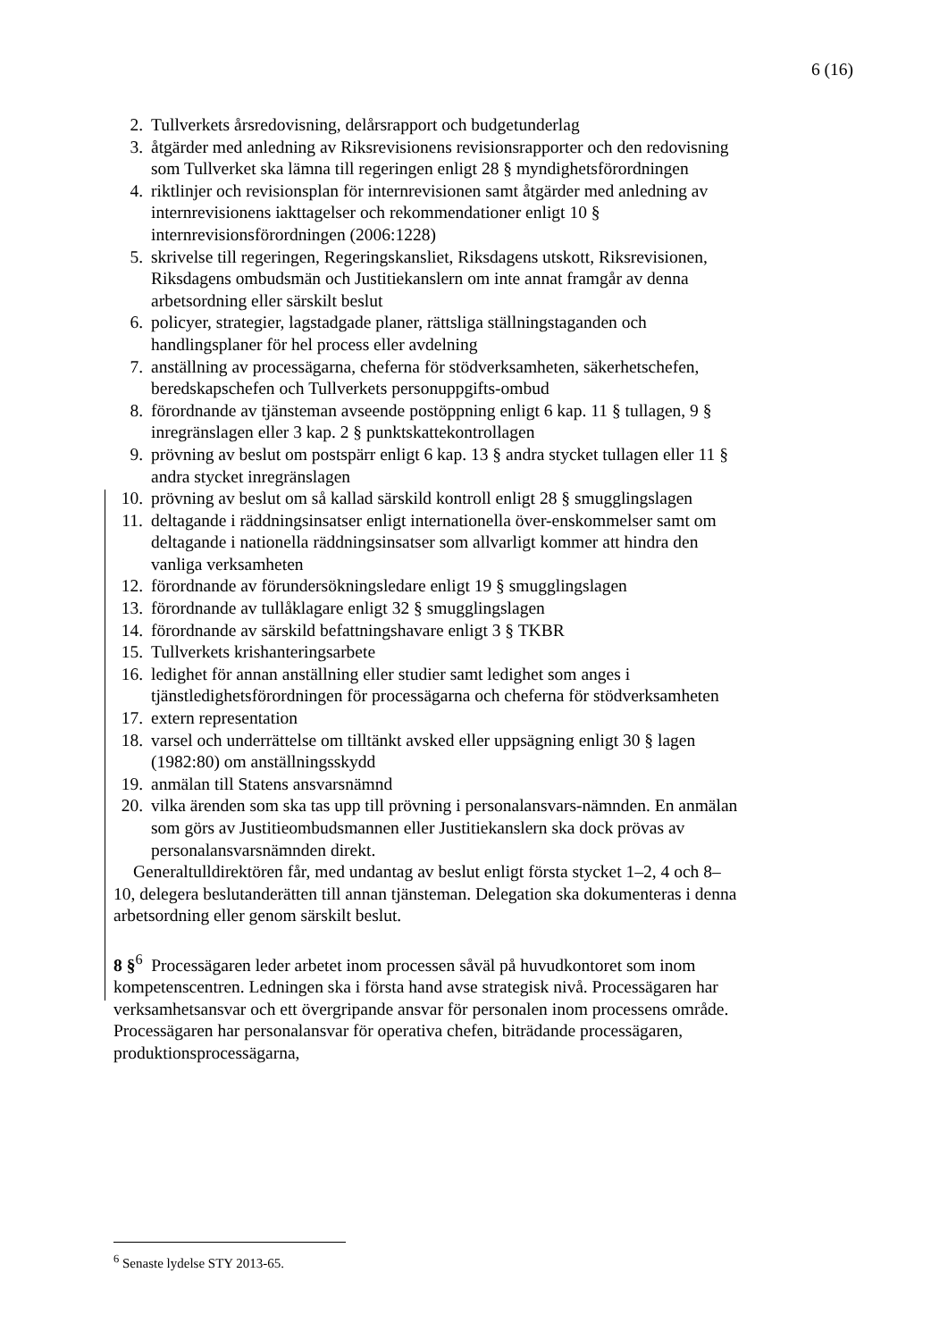6 (16)
2. Tullverkets årsredovisning, delårsrapport och budgetunderlag
3. åtgärder med anledning av Riksrevisionens revisionsrapporter och den redovisning som Tullverket ska lämna till regeringen enligt 28 § myndighetsförordningen
4. riktlinjer och revisionsplan för internrevisionen samt åtgärder med anledning av internrevisionens iakttagelser och rekommendationer enligt 10 § internrevisionsförordningen (2006:1228)
5. skrivelse till regeringen, Regeringskansliet, Riksdagens utskott, Riksrevisionen, Riksdagens ombudsmän och Justitiekanslern om inte annat framgår av denna arbetsordning eller särskilt beslut
6. policyer, strategier, lagstadgade planer, rättsliga ställningstaganden och handlingsplaner för hel process eller avdelning
7. anställning av processägarna, cheferna för stödverksamheten, säkerhetschefen, beredskapschefen och Tullverkets personuppgifts-ombud
8. förordnande av tjänsteman avseende postöppning enligt 6 kap. 11 § tullagen, 9 § inregränslagen eller 3 kap. 2 § punktskattekontrollagen
9. prövning av beslut om postspärr enligt 6 kap. 13 § andra stycket tullagen eller 11 § andra stycket inregränslagen
10. prövning av beslut om så kallad särskild kontroll enligt 28 § smugglingslagen
11. deltagande i räddningsinsatser enligt internationella över-enskommelser samt om deltagande i nationella räddningsinsatser som allvarligt kommer att hindra den vanliga verksamheten
12. förordnande av förundersökningsledare enligt 19 § smugglingslagen
13. förordnande av tullåklagare enligt 32 § smugglingslagen
14. förordnande av särskild befattningshavare enligt 3 § TKBR
15. Tullverkets krishanteringsarbete
16. ledighet för annan anställning eller studier samt ledighet som anges i tjänstledighetsförordningen för processägarna och cheferna för stödverksamheten
17. extern representation
18. varsel och underrättelse om tilltänkt avsked eller uppsägning enligt 30 § lagen (1982:80) om anställningsskydd
19. anmälan till Statens ansvarsnämnd
20. vilka ärenden som ska tas upp till prövning i personalansvars-nämnden. En anmälan som görs av Justitieombudsmannen eller Justitiekanslern ska dock prövas av personalansvarsnämnden direkt.
Generaltulldirektören får, med undantag av beslut enligt första stycket 1–2, 4 och 8–10, delegera beslutanderätten till annan tjänsteman. Delegation ska dokumenteras i denna arbetsordning eller genom särskilt beslut.
8 §<sup>6</sup> Processägaren leder arbetet inom processen såväl på huvudkontoret som inom kompetenscentren. Ledningen ska i första hand avse strategisk nivå. Processägaren har verksamhetsansvar och ett övergripande ansvar för personalen inom processens område. Processägaren har personalansvar för operativa chefen, biträdande processägaren, produktionsprocessägarna,
<sup>6</sup> Senaste lydelse STY 2013-65.